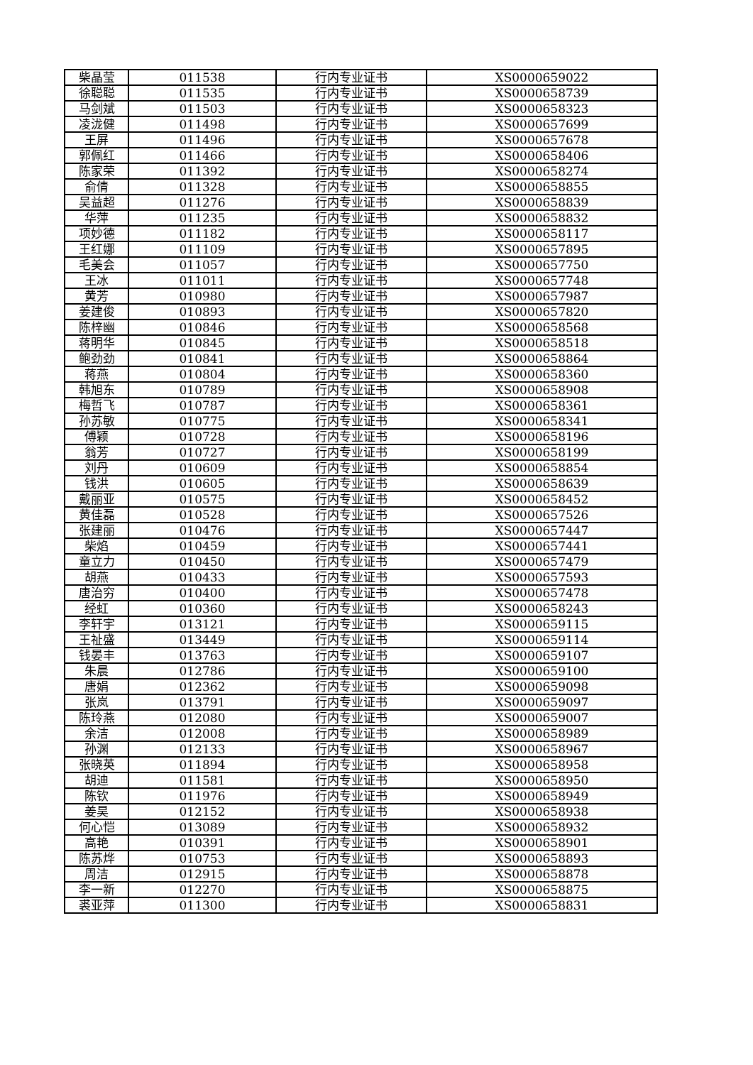| 柴晶莹 | 011538 | 行内专业证书 | XS0000659022 |
| 徐聪聪 | 011535 | 行内专业证书 | XS0000658739 |
| 马剑斌 | 011503 | 行内专业证书 | XS0000658323 |
| 凌泷健 | 011498 | 行内专业证书 | XS0000657699 |
| 王屏 | 011496 | 行内专业证书 | XS0000657678 |
| 郭佩红 | 011466 | 行内专业证书 | XS0000658406 |
| 陈家荣 | 011392 | 行内专业证书 | XS0000658274 |
| 俞倩 | 011328 | 行内专业证书 | XS0000658855 |
| 吴益超 | 011276 | 行内专业证书 | XS0000658839 |
| 华萍 | 011235 | 行内专业证书 | XS0000658832 |
| 项妙德 | 011182 | 行内专业证书 | XS0000658117 |
| 王红娜 | 011109 | 行内专业证书 | XS0000657895 |
| 毛美会 | 011057 | 行内专业证书 | XS0000657750 |
| 王冰 | 011011 | 行内专业证书 | XS0000657748 |
| 黄芳 | 010980 | 行内专业证书 | XS0000657987 |
| 姜建俊 | 010893 | 行内专业证书 | XS0000657820 |
| 陈梓幽 | 010846 | 行内专业证书 | XS0000658568 |
| 蒋明华 | 010845 | 行内专业证书 | XS0000658518 |
| 鲍劲劲 | 010841 | 行内专业证书 | XS0000658864 |
| 蒋燕 | 010804 | 行内专业证书 | XS0000658360 |
| 韩旭东 | 010789 | 行内专业证书 | XS0000658908 |
| 梅哲飞 | 010787 | 行内专业证书 | XS0000658361 |
| 孙苏敏 | 010775 | 行内专业证书 | XS0000658341 |
| 傅颖 | 010728 | 行内专业证书 | XS0000658196 |
| 翁芳 | 010727 | 行内专业证书 | XS0000658199 |
| 刘丹 | 010609 | 行内专业证书 | XS0000658854 |
| 钱洪 | 010605 | 行内专业证书 | XS0000658639 |
| 戴丽亚 | 010575 | 行内专业证书 | XS0000658452 |
| 黄佳磊 | 010528 | 行内专业证书 | XS0000657526 |
| 张建丽 | 010476 | 行内专业证书 | XS0000657447 |
| 柴焰 | 010459 | 行内专业证书 | XS0000657441 |
| 童立力 | 010450 | 行内专业证书 | XS0000657479 |
| 胡燕 | 010433 | 行内专业证书 | XS0000657593 |
| 唐治穷 | 010400 | 行内专业证书 | XS0000657478 |
| 经虹 | 010360 | 行内专业证书 | XS0000658243 |
| 李轩宇 | 013121 | 行内专业证书 | XS0000659115 |
| 王祉盛 | 013449 | 行内专业证书 | XS0000659114 |
| 钱晏丰 | 013763 | 行内专业证书 | XS0000659107 |
| 朱晨 | 012786 | 行内专业证书 | XS0000659100 |
| 唐娟 | 012362 | 行内专业证书 | XS0000659098 |
| 张岚 | 013791 | 行内专业证书 | XS0000659097 |
| 陈玲燕 | 012080 | 行内专业证书 | XS0000659007 |
| 余洁 | 012008 | 行内专业证书 | XS0000658989 |
| 孙渊 | 012133 | 行内专业证书 | XS0000658967 |
| 张晓英 | 011894 | 行内专业证书 | XS0000658958 |
| 胡迪 | 011581 | 行内专业证书 | XS0000658950 |
| 陈钦 | 011976 | 行内专业证书 | XS0000658949 |
| 姜昊 | 012152 | 行内专业证书 | XS0000658938 |
| 何心恺 | 013089 | 行内专业证书 | XS0000658932 |
| 高艳 | 010391 | 行内专业证书 | XS0000658901 |
| 陈苏烨 | 010753 | 行内专业证书 | XS0000658893 |
| 周洁 | 012915 | 行内专业证书 | XS0000658878 |
| 李一新 | 012270 | 行内专业证书 | XS0000658875 |
| 裘亚萍 | 011300 | 行内专业证书 | XS0000658831 |